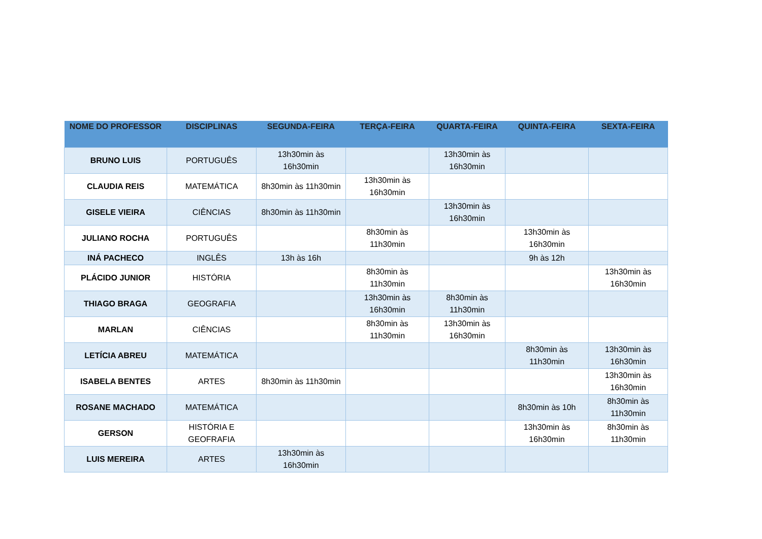| NOME DO PROFESSOR | DISCIPLINAS | SEGUNDA-FEIRA | TERÇA-FEIRA | QUARTA-FEIRA | QUINTA-FEIRA | SEXTA-FEIRA |
| --- | --- | --- | --- | --- | --- | --- |
| BRUNO LUIS | PORTUGUÊS | 13h30min às 16h30min | | 13h30min às 16h30min | | |
| CLAUDIA REIS | MATEMÁTICA | 8h30min às 11h30min | 13h30min às 16h30min | | | |
| GISELE VIEIRA | CIÊNCIAS | 8h30min às 11h30min | | 13h30min às 16h30min | | |
| JULIANO ROCHA | PORTUGUÊS | | 8h30min às 11h30min | | 13h30min às 16h30min | |
| INÁ PACHECO | INGLÊS | 13h às 16h | | | 9h às 12h | |
| PLÁCIDO JUNIOR | HISTÓRIA | | 8h30min às 11h30min | | | 13h30min às 16h30min |
| THIAGO BRAGA | GEOGRAFIA | | 13h30min às 16h30min | 8h30min às 11h30min | | |
| MARLAN | CIÊNCIAS | | 8h30min às 11h30min | 13h30min às 16h30min | | |
| LETÍCIA ABREU | MATEMÁTICA | | | | 8h30min às 11h30min | 13h30min às 16h30min |
| ISABELA BENTES | ARTES | 8h30min às 11h30min | | | | 13h30min às 16h30min |
| ROSANE MACHADO | MATEMÁTICA | | | | 8h30min às 10h | 8h30min às 11h30min |
| GERSON | HISTÓRIA E GEOFRAFIA | | | | 13h30min às 16h30min | 8h30min às 11h30min |
| LUIS MEREIRA | ARTES | 13h30min às 16h30min | | | | |